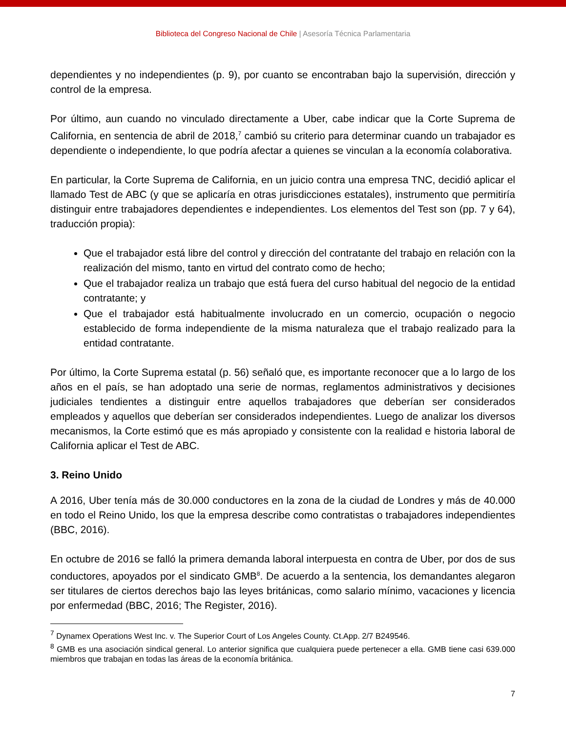Biblioteca del Congreso Nacional de Chile | Asesoría Técnica Parlamentaria
dependientes y no independientes (p. 9), por cuanto se encontraban bajo la supervisión, dirección y control de la empresa.
Por último, aun cuando no vinculado directamente a Uber, cabe indicar que la Corte Suprema de California, en sentencia de abril de 2018,<sup>7</sup> cambió su criterio para determinar cuando un trabajador es dependiente o independiente, lo que podría afectar a quienes se vinculan a la economía colaborativa.
En particular, la Corte Suprema de California, en un juicio contra una empresa TNC, decidió aplicar el llamado Test de ABC (y que se aplicaría en otras jurisdicciones estatales), instrumento que permitiría distinguir entre trabajadores dependientes e independientes. Los elementos del Test son (pp. 7 y 64), traducción propia):
Que el trabajador está libre del control y dirección del contratante del trabajo en relación con la realización del mismo, tanto en virtud del contrato como de hecho;
Que el trabajador realiza un trabajo que está fuera del curso habitual del negocio de la entidad contratante; y
Que el trabajador está habitualmente involucrado en un comercio, ocupación o negocio establecido de forma independiente de la misma naturaleza que el trabajo realizado para la entidad contratante.
Por último, la Corte Suprema estatal (p. 56) señaló que, es importante reconocer que a lo largo de los años en el país, se han adoptado una serie de normas, reglamentos administrativos y decisiones judiciales tendientes a distinguir entre aquellos trabajadores que deberían ser considerados empleados y aquellos que deberían ser considerados independientes. Luego de analizar los diversos mecanismos, la Corte estimó que es más apropiado y consistente con la realidad e historia laboral de California aplicar el Test de ABC.
3. Reino Unido
A 2016, Uber tenía más de 30.000 conductores en la zona de la ciudad de Londres y más de 40.000 en todo el Reino Unido, los que la empresa describe como contratistas o trabajadores independientes (BBC, 2016).
En octubre de 2016 se falló la primera demanda laboral interpuesta en contra de Uber, por dos de sus conductores, apoyados por el sindicato GMB<sup>8</sup>. De acuerdo a la sentencia, los demandantes alegaron ser titulares de ciertos derechos bajo las leyes británicas, como salario mínimo, vacaciones y licencia por enfermedad (BBC, 2016; The Register, 2016).
<sup>7</sup> Dynamex Operations West Inc. v. The Superior Court of Los Angeles County. Ct.App. 2/7 B249546.
<sup>8</sup> GMB es una asociación sindical general. Lo anterior significa que cualquiera puede pertenecer a ella. GMB tiene casi 639.000 miembros que trabajan en todas las áreas de la economía británica.
7